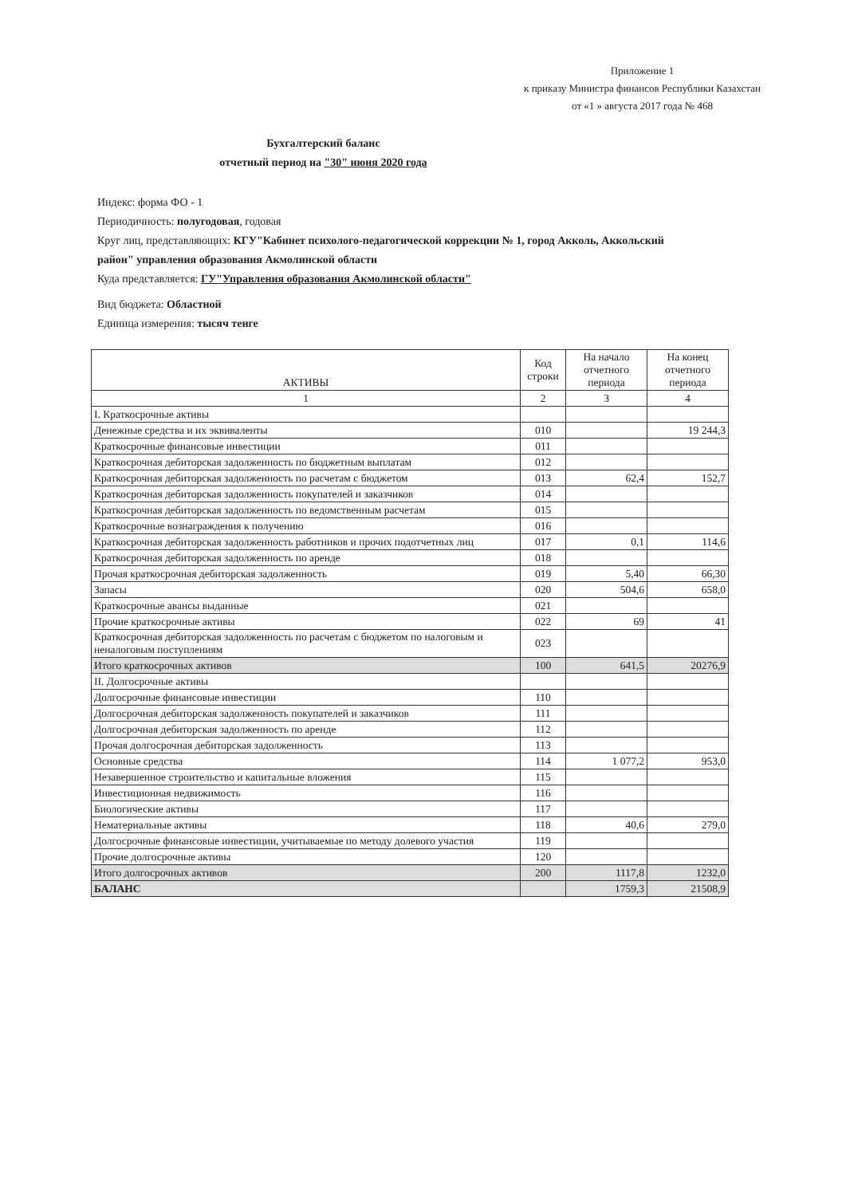Приложение 1
к приказу Министра финансов Республики Казахстан
от «1 » августа 2017 года № 468
Бухгалтерский баланс
отчетный период на "30" июня 2020 года
Индекс: форма ФО - 1
Периодичность: полугодовая, годовая
Круг лиц, представляющих: КГУ"Кабинет психолого-педагогической коррекции № 1, город Акколь, Аккольский район" управления образования Акмолинской области
Куда представляется: ГУ"Управления образования Акмолинской области"
Вид бюджета: Областной
Единица измерения: тысяч тенге
| АКТИВЫ | Код строки | На начало отчетного периода | На конец отчетного периода |
| --- | --- | --- | --- |
| 1 | 2 | 3 | 4 |
| I. Краткосрочные активы | | | |
| Денежные средства и их эквиваленты | 010 | | 19 244,3 |
| Краткосрочные финансовые инвестиции | 011 | | |
| Краткосрочная дебиторская задолженность по бюджетным выплатам | 012 | | |
| Краткосрочная дебиторская задолженность по расчетам с бюджетом | 013 | 62,4 | 152,7 |
| Краткосрочная дебиторская задолженность покупателей и заказчиков | 014 | | |
| Краткосрочная дебиторская задолженность по ведомственным расчетам | 015 | | |
| Краткосрочные вознаграждения к получению | 016 | | |
| Краткосрочная дебиторская задолженность работников и прочих подотчетных лиц | 017 | 0,1 | 114,6 |
| Краткосрочная дебиторская задолженность по аренде | 018 | | |
| Прочая краткосрочная дебиторская задолженность | 019 | 5,40 | 66,30 |
| Запасы | 020 | 504,6 | 658,0 |
| Краткосрочные авансы выданные | 021 | | |
| Прочие краткосрочные активы | 022 | 69 | 41 |
| Краткосрочная дебиторская задолженность по расчетам с бюджетом по налоговым и неналоговым поступлениям | 023 | | |
| Итого краткосрочных активов | 100 | 641,5 | 20276,9 |
| II. Долгосрочные активы | | | |
| Долгосрочные финансовые инвестиции | 110 | | |
| Долгосрочная дебиторская задолженность покупателей и заказчиков | 111 | | |
| Долгосрочная дебиторская задолженность по аренде | 112 | | |
| Прочая долгосрочная дебиторская задолженность | 113 | | |
| Основные средства | 114 | 1 077,2 | 953,0 |
| Незавершенное строительство и капитальные вложения | 115 | | |
| Инвестиционная недвижимость | 116 | | |
| Биологические активы | 117 | | |
| Нематериальные активы | 118 | 40,6 | 279,0 |
| Долгосрочные финансовые инвестиции, учитываемые по методу долевого участия | 119 | | |
| Прочие долгосрочные активы | 120 | | |
| Итого долгосрочных активов | 200 | 1117,8 | 1232,0 |
| БАЛАНС | | 1759,3 | 21508,9 |